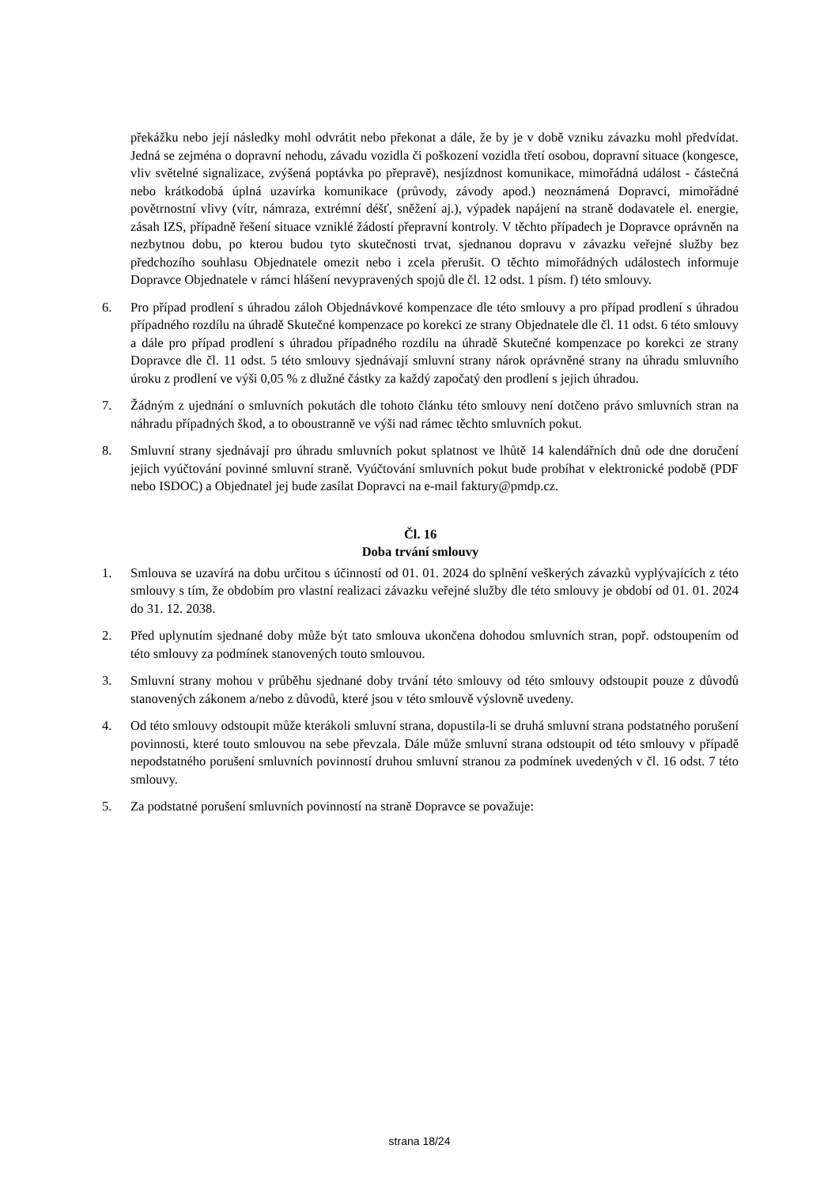překážku nebo její následky mohl odvrátit nebo překonat a dále, že by je v době vzniku závazku mohl předvídat. Jedná se zejména o dopravní nehodu, závadu vozidla či poškození vozidla třetí osobou, dopravní situace (kongesce, vliv světelné signalizace, zvýšená poptávka po přepravě), nesjízdnost komunikace, mimořádná událost - částečná nebo krátkodobá úplná uzavírka komunikace (průvody, závody apod.) neoznámená Dopravci, mimořádné povětrnostní vlivy (vítr, námraza, extrémní déšť, sněžení aj.), výpadek napájení na straně dodavatele el. energie, zásah IZS, případně řešení situace vzniklé žádostí přepravní kontroly. V těchto případech je Dopravce oprávněn na nezbytnou dobu, po kterou budou tyto skutečnosti trvat, sjednanou dopravu v závazku veřejné služby bez předchozího souhlasu Objednatele omezit nebo i zcela přerušit. O těchto mimořádných událostech informuje Dopravce Objednatele v rámci hlášení nevypravených spojů dle čl. 12 odst. 1 písm. f) této smlouvy.
6. Pro případ prodlení s úhradou záloh Objednávkové kompenzace dle této smlouvy a pro případ prodlení s úhradou případného rozdílu na úhradě Skutečné kompenzace po korekci ze strany Objednatele dle čl. 11 odst. 6 této smlouvy a dále pro případ prodlení s úhradou případného rozdílu na úhradě Skutečné kompenzace po korekci ze strany Dopravce dle čl. 11 odst. 5 této smlouvy sjednávají smluvní strany nárok oprávněné strany na úhradu smluvního úroku z prodlení ve výši 0,05 % z dlužné částky za každý započatý den prodlení s jejich úhradou.
7. Žádným z ujednání o smluvních pokutách dle tohoto článku této smlouvy není dotčeno právo smluvních stran na náhradu případných škod, a to oboustranně ve výši nad rámec těchto smluvních pokut.
8. Smluvní strany sjednávají pro úhradu smluvních pokut splatnost ve lhůtě 14 kalendářních dnů ode dne doručení jejich vyúčtování povinné smluvní straně. Vyúčtování smluvních pokut bude probíhat v elektronické podobě (PDF nebo ISDOC) a Objednatel jej bude zasílat Dopravci na e-mail faktury@pmdp.cz.
Čl. 16
Doba trvání smlouvy
1. Smlouva se uzavírá na dobu určitou s účinností od 01. 01. 2024 do splnění veškerých závazků vyplývajících z této smlouvy s tím, že obdobím pro vlastní realizaci závazku veřejné služby dle této smlouvy je období od 01. 01. 2024 do 31. 12. 2038.
2. Před uplynutím sjednané doby může být tato smlouva ukončena dohodou smluvních stran, popř. odstoupením od této smlouvy za podmínek stanovených touto smlouvou.
3. Smluvní strany mohou v průběhu sjednané doby trvání této smlouvy od této smlouvy odstoupit pouze z důvodů stanovených zákonem a/nebo z důvodů, které jsou v této smlouvě výslovně uvedeny.
4. Od této smlouvy odstoupit může kterákoli smluvní strana, dopustila-li se druhá smluvní strana podstatného porušení povinnosti, které touto smlouvou na sebe převzala. Dále může smluvní strana odstoupit od této smlouvy v případě nepodstatného porušení smluvních povinností druhou smluvní stranou za podmínek uvedených v čl. 16 odst. 7 této smlouvy.
5. Za podstatné porušení smluvních povinností na straně Dopravce se považuje:
strana 18/24